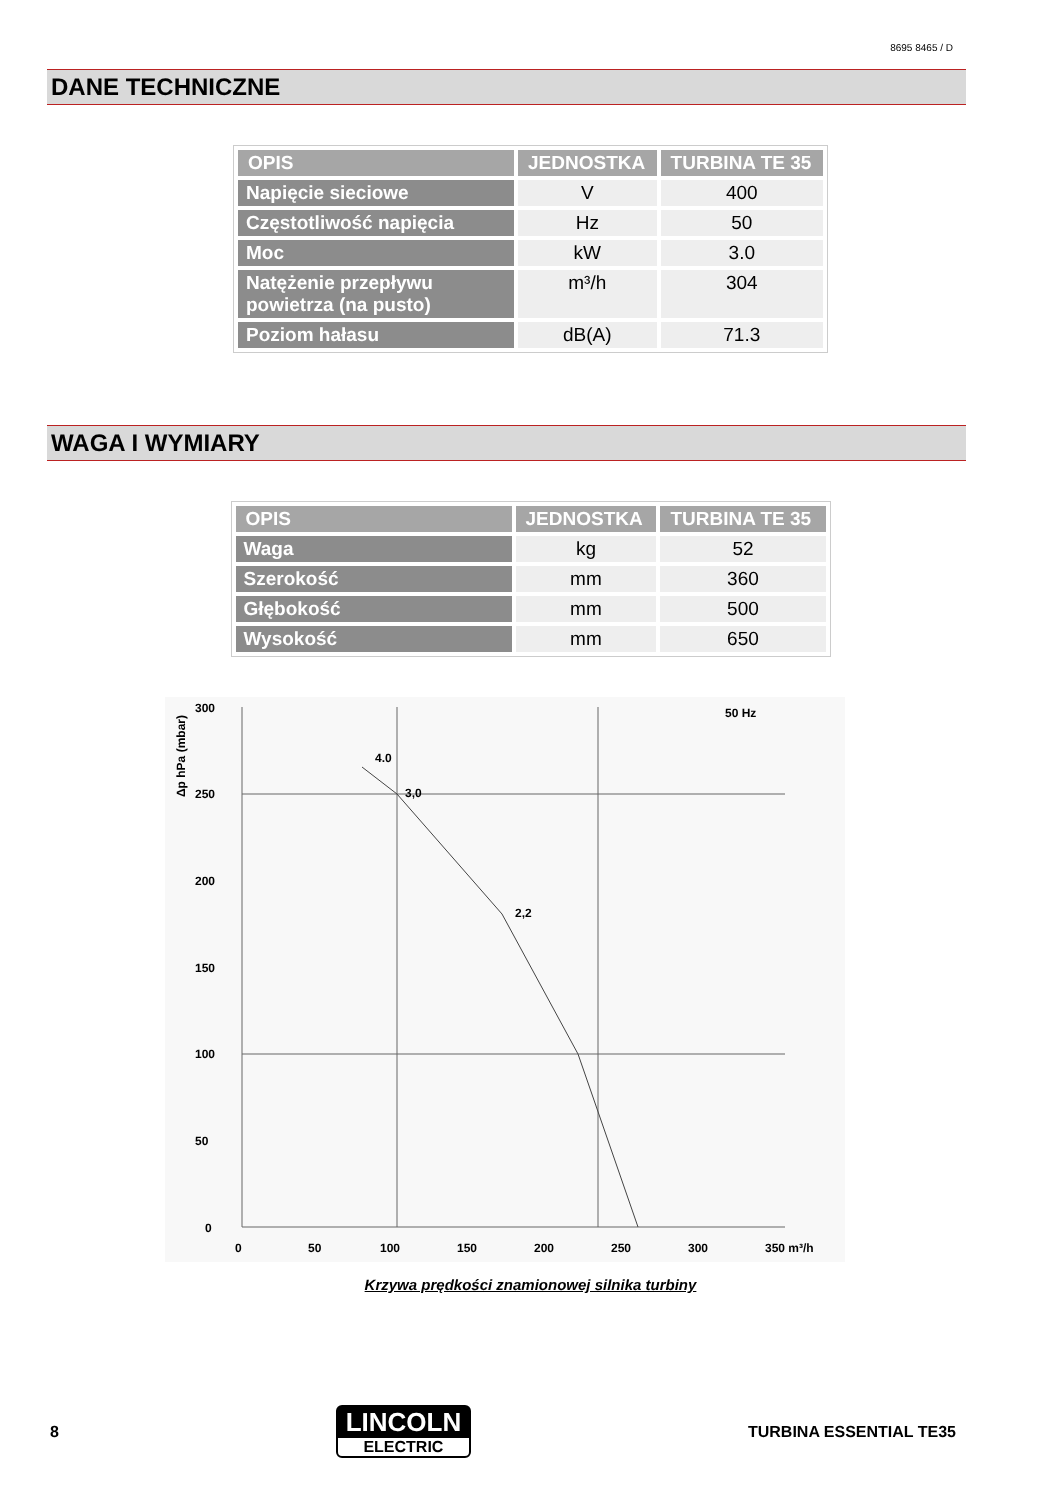8695 8465 / D
DANE TECHNICZNE
| OPIS | JEDNOSTKA | TURBINA TE 35 |
| --- | --- | --- |
| Napięcie sieciowe | V | 400 |
| Częstotliwość napięcia | Hz | 50 |
| Moc | kW | 3.0 |
| Natężenie przepływu powietrza (na pusto) | m³/h | 304 |
| Poziom hałasu | dB(A) | 71.3 |
WAGA I WYMIARY
| OPIS | JEDNOSTKA | TURBINA TE 35 |
| --- | --- | --- |
| Waga | kg | 52 |
| Szerokość | mm | 360 |
| Głębokość | mm | 500 |
| Wysokość | mm | 650 |
300
250
200
150
100
50
0
0
50
100
150
200
250
300
350 m³/h
50 Hz
4.0
3,0
2,2
Δp hPa (mbar)
Krzywa prędkości znamionowej silnika turbiny
8
LINCOLN
ELECTRIC
TURBINA ESSENTIAL TE35